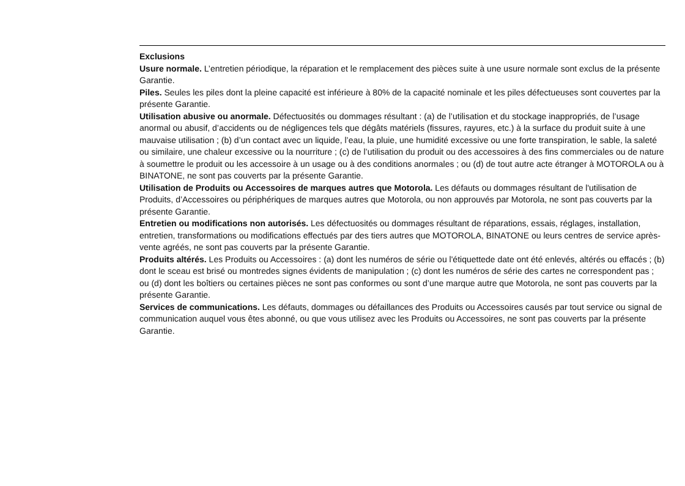Exclusions
Usure normale. L’entretien périodique, la réparation et le remplacement des pièces suite à une usure normale sont exclus de la présente Garantie.
Piles. Seules les piles dont la pleine capacité est inférieure à 80% de la capacité nominale et les piles défectueuses sont couvertes par la présente Garantie.
Utilisation abusive ou anormale. Défectuosités ou dommages résultant : (a) de l’utilisation et du stockage inappropriés, de l’usage anormal ou abusif, d’accidents ou de négligences tels que dégâts matériels (fissures, rayures, etc.) à la surface du produit suite à une mauvaise utilisation ; (b) d’un contact avec un liquide, l’eau, la pluie, une humidité excessive ou une forte transpiration, le sable, la saleté ou similaire, une chaleur excessive ou la nourriture ; (c) de l’utilisation du produit ou des accessoires à des fins commerciales ou de nature à soumettre le produit ou les accessoire à un usage ou à des conditions anormales ; ou (d) de tout autre acte étranger à MOTOROLA ou à BINATONE, ne sont pas couverts par la présente Garantie.
Utilisation de Produits ou Accessoires de marques autres que Motorola. Les défauts ou dommages résultant de l'utilisation de Produits, d’Accessoires ou périphériques de marques autres que Motorola, ou non approuvés par Motorola, ne sont pas couverts par la présente Garantie.
Entretien ou modifications non autorisés. Les défectuosités ou dommages résultant de réparations, essais, réglages, installation, entretien, transformations ou modifications effectués par des tiers autres que MOTOROLA, BINATONE ou leurs centres de service après-vente agréés, ne sont pas couverts par la présente Garantie.
Produits altérés. Les Produits ou Accessoires : (a) dont les numéros de série ou l'étiquettede date ont été enlevés, altérés ou effacés ; (b) dont le sceau est brisé ou montredes signes évidents de manipulation ; (c) dont les numéros de série des cartes ne correspondent pas ; ou (d) dont les boîtiers ou certaines pièces ne sont pas conformes ou sont d’une marque autre que Motorola, ne sont pas couverts par la présente Garantie.
Services de communications. Les défauts, dommages ou défaillances des Produits ou Accessoires causés par tout service ou signal de communication auquel vous êtes abonné, ou que vous utilisez avec les Produits ou Accessoires, ne sont pas couverts par la présente Garantie.